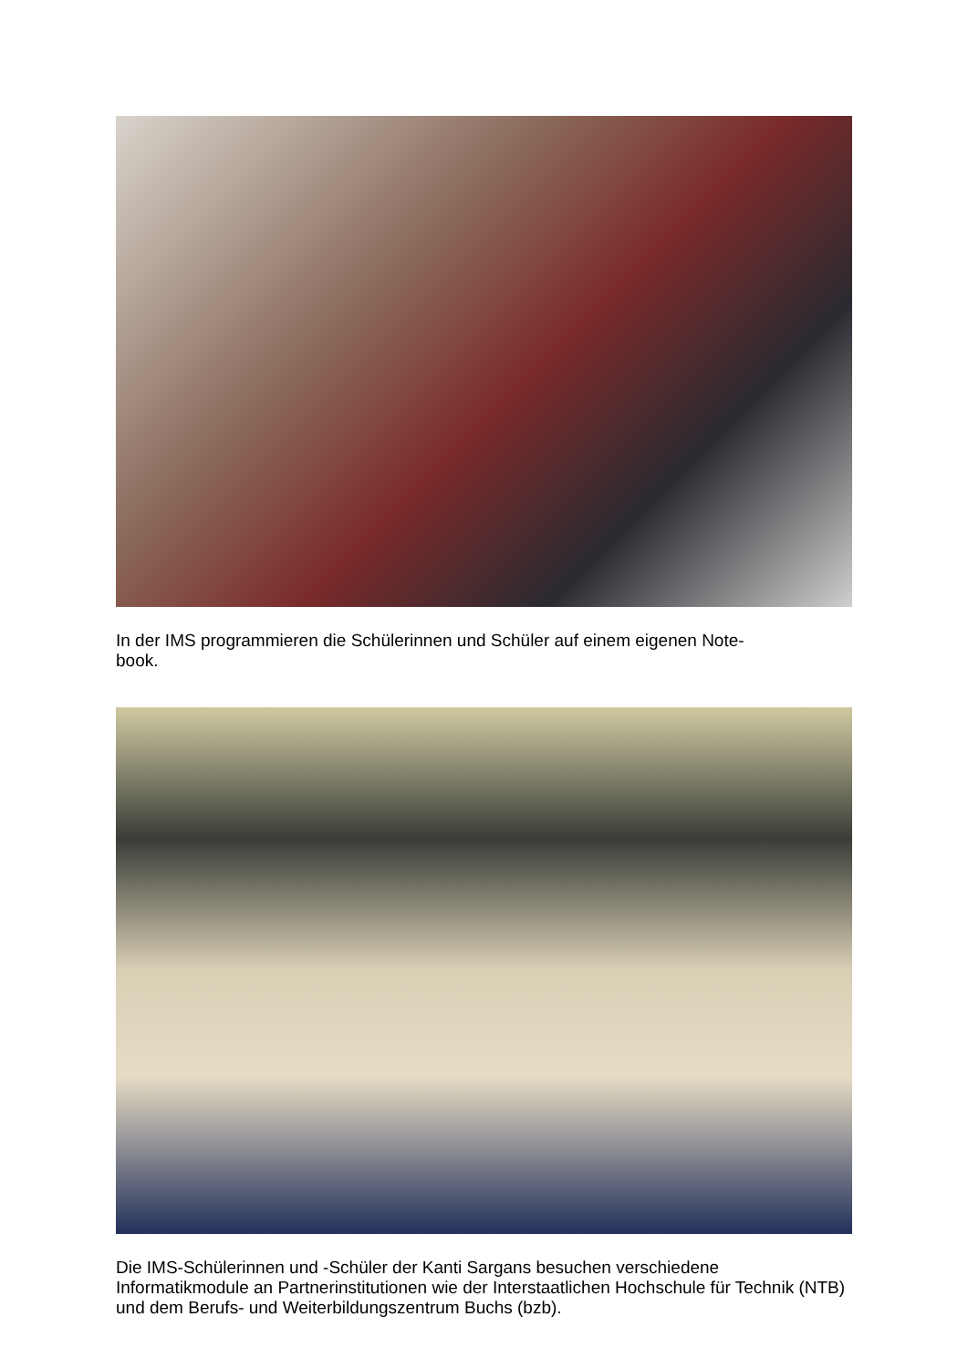In der IMS programmieren die Schülerinnen und Schüler auf einem eigenen Note-
book.
Die IMS-Schülerinnen und -Schüler der Kanti Sargans besuchen verschiedene Informatikmodule an Partnerinstitutionen wie der Interstaatlichen Hochschule für Technik (NTB) und dem Berufs- und Weiterbildungszentrum Buchs (bzb).